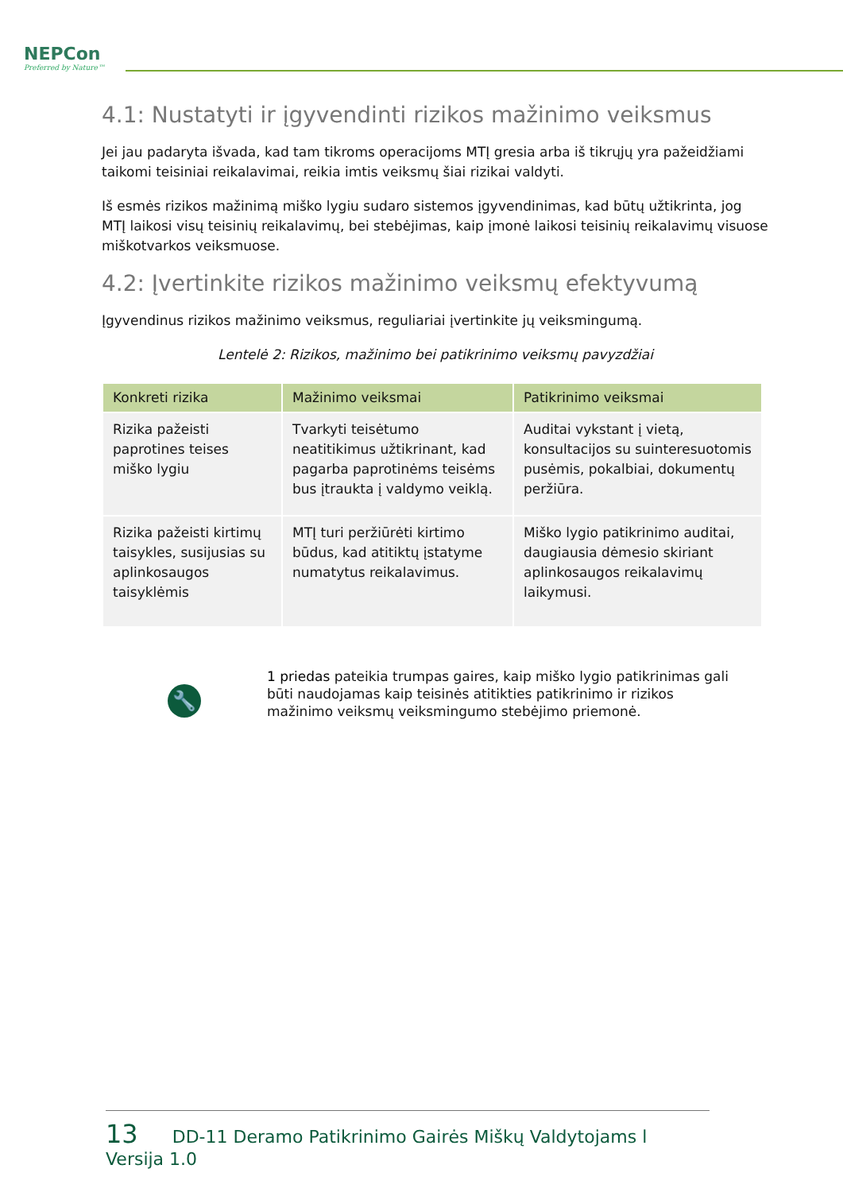NEPCon
Preferred by Nature™
4.1: Nustatyti ir įgyvendinti rizikos mažinimo veiksmus
Jei jau padaryta išvada, kad tam tikroms operacijoms MTĮ gresia arba iš tikrųjų yra pažeidžiami taikomi teisiniai reikalavimai, reikia imtis veiksmų šiai rizikai valdyti.
Iš esmės rizikos mažinimą miško lygiu sudaro sistemos įgyvendinimas, kad būtų užtikrinta, jog MTĮ laikosi visų teisinių reikalavimų, bei stebėjimas, kaip įmonė laikosi teisinių reikalavimų visuose miškotvarkos veiksmuose.
4.2: Įvertinkite rizikos mažinimo veiksmų efektyvumą
Įgyvendinus rizikos mažinimo veiksmus, reguliariai įvertinkite jų veiksmingumą.
Lentelė 2: Rizikos, mažinimo bei patikrinimo veiksmų pavyzdžiai
| Konkreti rizika | Mažinimo veiksmai | Patikrinimo veiksmai |
| --- | --- | --- |
| Rizika pažeisti paprotines teises miško lygiu | Tvarkyti teisėtumo neatitikimus užtikrinant, kad pagarba paprotinėms teisėms bus įtraukta į valdymo veiklą. | Auditai vykstant į vietą, konsultacijos su suinteresuotomis pusėmis, pokalbiai, dokumentų peržiūra. |
| Rizika pažeisti kirtimų taisykles, susijusias su aplinkosaugos taisyklėmis | MTĮ turi peržiūrėti kirtimo būdus, kad atitiktų įstatyme numatytus reikalavimus. | Miško lygio patikrinimo auditai, daugiausia dėmesio skiriant aplinkosaugos reikalavimų laikymusi. |
🔧
1 priedas pateikia trumpas gaires, kaip miško lygio patikrinimas gali būti naudojamas kaip teisinės atitikties patikrinimo ir rizikos mažinimo veiksmų veiksmingumo stebėjimo priemonė.
13 DD-11 Deramo Patikrinimo Gairės Miškų Valdytojams l Versija 1.0